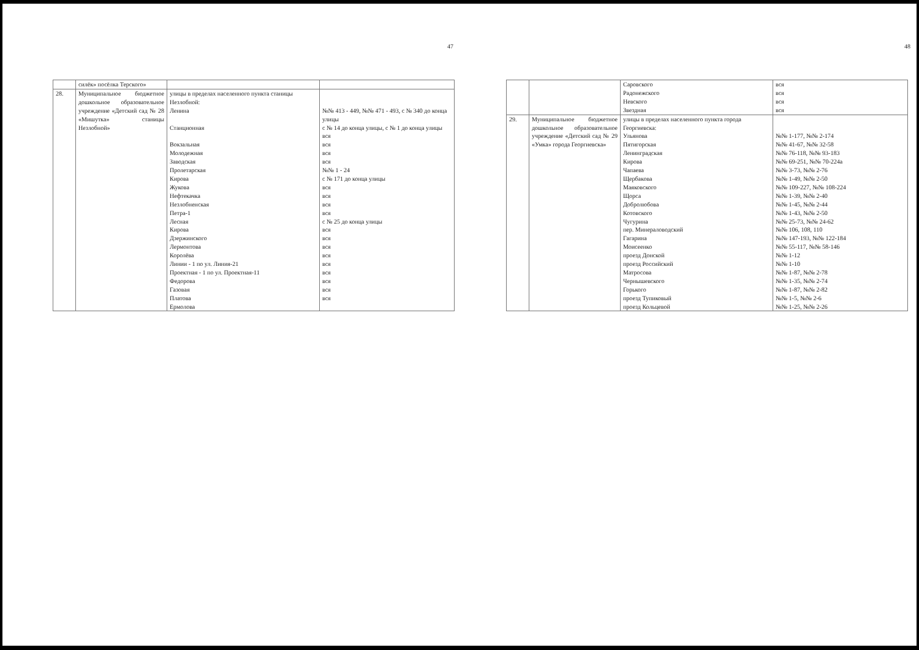47
| | силёк» посёлка Терского» | | |
| 28. | Муниципальное бюджетное дошкольное образовательное учреждение «Детский сад № 28 «Мишутка» станицы Незлобной» | улицы в пределах населенного пункта станицы Незлобной: Ленина Станционная Вокзальная Молодежная Заводская Пролетарская Кирова Жукова Нефтекачка Незлобненская Петра-1 Лесная Кирова Дзержинского Лермонтова Королёва Линии - 1 по ул. Линия-21 Проектная - 1 по ул. Проектная-11 Федорова Газовая Платова Ермолова | №№ 413 - 449, №№ 471 - 493, с № 340 до конца улицы с № 14 до конца улицы, с № 1 до конца улицы вся вся вся вся №№ 1 - 24 с № 171 до конца улицы вся вся вся вся с № 25 до конца улицы вся вся вся вся вся вся вся вся вся |
48
| | | Саровского Радонежского Невского Звездная | вся вся вся вся |
| 29. | Муниципальное бюджетное дошкольное образовательное учреждение «Детский сад № 29 «Умка» города Георгиевска» | улицы в пределах населенного пункта города Георгиевска: Ульянова Пятигорская Ленинградская Кирова Чапаева Щербакова Маяковского Щорса Добролюбова Котовского Чугурина пер. Минераловодский Гагарина Моисеенко проезд Донской проезд Российский Матросова Чернышевского Горького проезд Тупиковый проезд Кольцевой | №№ 1-177, №№ 2-174 №№ 41-67, №№ 32-58 №№ 76-118, №№ 93-183 №№ 69-251, №№ 70-224а №№ 3-73, №№ 2-76 №№ 1-49, №№ 2-50 №№ 109-227, №№ 108-224 №№ 1-39, №№ 2-40 №№ 1-45, №№ 2-44 №№ 1-43, №№ 2-50 №№ 25-73, №№ 24-62 №№ 106, 108, 110 №№ 147-193, №№ 122-184 №№ 55-117, №№ 58-146 №№ 1-12 №№ 1-10 №№ 1-87, №№ 2-78 №№ 1-35, №№ 2-74 №№ 1-87, №№ 2-82 №№ 1-5, №№ 2-6 №№ 1-25, №№ 2-26 |